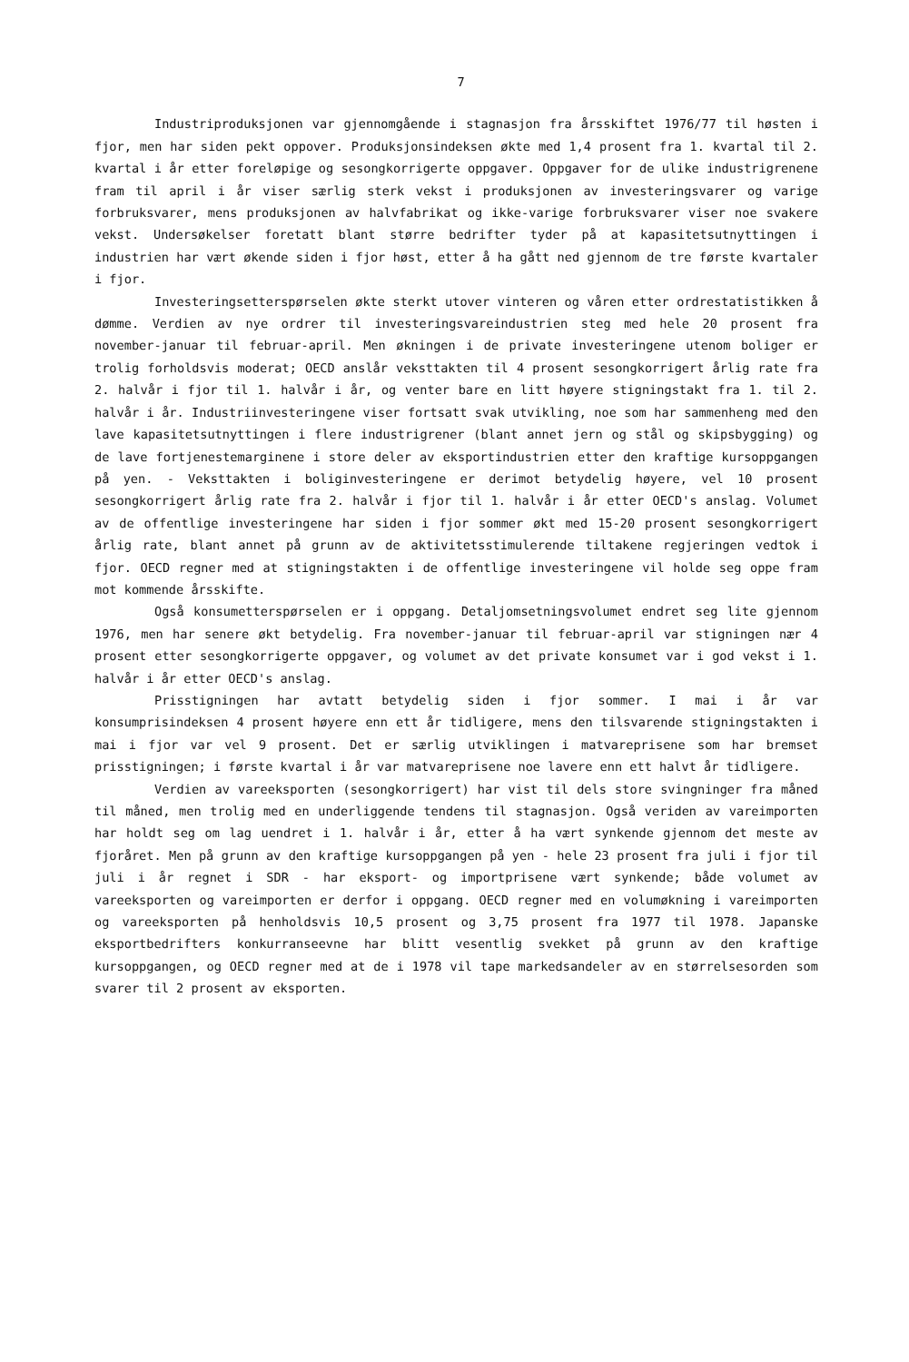7
Industriproduksjonen var gjennomgående i stagnasjon fra årsskiftet 1976/77 til høsten i fjor, men har siden pekt oppover. Produksjonsindeksen økte med 1,4 prosent fra 1. kvartal til 2. kvartal i år etter foreløpige og sesongkorrigerte oppgaver. Oppgaver for de ulike industrigrenene fram til april i år viser særlig sterk vekst i produksjonen av investeringsvarer og varige forbruksvarer, mens produksjonen av halvfabrikat og ikke-varige forbruksvarer viser noe svakere vekst. Undersøkelser foretatt blant større bedrifter tyder på at kapasitetsutnyttingen i industrien har vært økende siden i fjor høst, etter å ha gått ned gjennom de tre første kvartaler i fjor.
Investeringsetterspørselen økte sterkt utover vinteren og våren etter ordrestatistikken å dømme. Verdien av nye ordrer til investeringsvareindustrien steg med hele 20 prosent fra november-januar til februar-april. Men økningen i de private investeringene utenom boliger er trolig forholdsvis moderat; OECD anslår veksttakten til 4 prosent sesongkorrigert årlig rate fra 2. halvår i fjor til 1. halvår i år, og venter bare en litt høyere stigningstakt fra 1. til 2. halvår i år. Industriinvesteringene viser fortsatt svak utvikling, noe som har sammenheng med den lave kapasitetsutnyttingen i flere industrigrener (blant annet jern og stål og skipsbygging) og de lave fortjenestemarginene i store deler av eksportindustrien etter den kraftige kursoppgangen på yen. - Veksttakten i boliginvesteringene er derimot betydelig høyere, vel 10 prosent sesongkorrigert årlig rate fra 2. halvår i fjor til 1. halvår i år etter OECD's anslag. Volumet av de offentlige investeringene har siden i fjor sommer økt med 15-20 prosent sesongkorrigert årlig rate, blant annet på grunn av de aktivitetsstimulerende tiltakene regjeringen vedtok i fjor. OECD regner med at stigningstakten i de offentlige investeringene vil holde seg oppe fram mot kommende årsskifte.
Også konsumetterspørselen er i oppgang. Detaljomsetningsvolumet endret seg lite gjennom 1976, men har senere økt betydelig. Fra november-januar til februar-april var stigningen nær 4 prosent etter sesongkorrigerte oppgaver, og volumet av det private konsumet var i god vekst i 1. halvår i år etter OECD's anslag.
Prisstigningen har avtatt betydelig siden i fjor sommer. I mai i år var konsumprisindeksen 4 prosent høyere enn ett år tidligere, mens den tilsvarende stigningstakten i mai i fjor var vel 9 prosent. Det er særlig utviklingen i matvareprisene som har bremset prisstigningen; i første kvartal i år var matvareprisene noe lavere enn ett halvt år tidligere.
Verdien av vareeksporten (sesongkorrigert) har vist til dels store svingninger fra måned til måned, men trolig med en underliggende tendens til stagnasjon. Også veriden av vareimporten har holdt seg om lag uendret i 1. halvår i år, etter å ha vært synkende gjennom det meste av fjoråret. Men på grunn av den kraftige kursoppgangen på yen - hele 23 prosent fra juli i fjor til juli i år regnet i SDR - har eksport- og importprisene vært synkende; både volumet av vareeksporten og vareimporten er derfor i oppgang. OECD regner med en volumøkning i vareimporten og vareeksporten på henholdsvis 10,5 prosent og 3,75 prosent fra 1977 til 1978. Japanske eksportbedrifters konkurranseevne har blitt vesentlig svekket på grunn av den kraftige kursoppgangen, og OECD regner med at de i 1978 vil tape markedsandeler av en størrelsesorden som svarer til 2 prosent av eksporten.